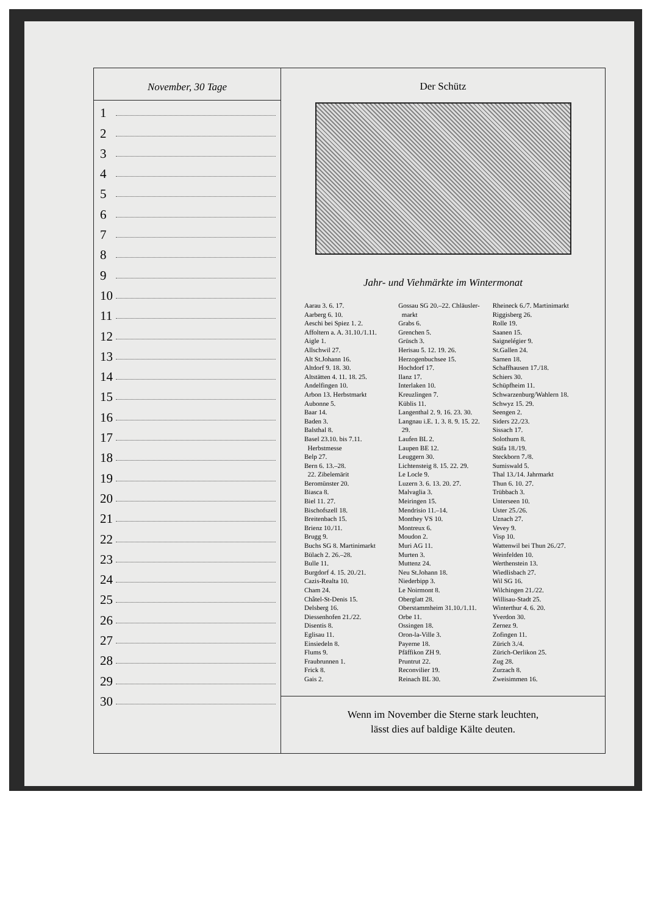November, 30 Tage
1
2
3
4
5
6
7
8
9
10
11
12
13
14
15
16
17
18
19
20
21
22
23
24
25
26
27
28
29
30
Der Schütz
Jahr- und Viehmärkte im Wintermonat
Aarau 3. 6. 17.
Aarberg 6. 10.
Aeschi bei Spiez 1. 2.
Affoltern a. A. 31.10./1.11.
Aigle 1.
Allschwil 27.
Alt St.Johann 16.
Altdorf 9. 18. 30.
Altstätten 4. 11. 18. 25.
Andelfingen 10.
Arbon 13. Herbstmarkt
Aubonne 5.
Baar 14.
Baden 3.
Balsthal 8.
Basel 23.10. bis 7.11.
Herbstmesse
Belp 27.
Bern 6. 13.–28.
22. Zibelemärit
Beromünster 20.
Biasca 8.
Biel 11. 27.
Bischofszell 18.
Breitenbach 15.
Brienz 10./11.
Brugg 9.
Buchs SG 8. Martinimarkt
Bülach 2. 26.–28.
Bulle 11.
Burgdorf 4. 15. 20./21.
Cazis-Realta 10.
Cham 24.
Châtel-St-Denis 15.
Delsberg 16.
Diessenhofen 21./22.
Disentis 8.
Eglisau 11.
Einsiedeln 8.
Flums 9.
Fraubrunnen 1.
Frick 8.
Gais 2.
Gossau SG 20.–22. Chläusler-
markt
Grabs 6.
Grenchen 5.
Grüsch 3.
Herisau 5. 12. 19. 26.
Herzogenbuchsee 15.
Hochdorf 17.
Ilanz 17.
Interlaken 10.
Kreuzlingen 7.
Küblis 11.
Langenthal 2. 9. 16. 23. 30.
Langnau i.E. 1. 3. 8. 9. 15. 22.
29.
Laufen BL 2.
Laupen BE 12.
Leuggern 30.
Lichtensteig 8. 15. 22. 29.
Le Locle 9.
Luzern 3. 6. 13. 20. 27.
Malvaglia 3.
Meiringen 15.
Mendrisio 11.–14.
Monthey VS 10.
Montreux 6.
Moudon 2.
Muri AG 11.
Murten 3.
Muttenz 24.
Neu St.Johann 18.
Niederbipp 3.
Le Noirmont 8.
Oberglatt 28.
Oberstammheim 31.10./1.11.
Orbe 11.
Ossingen 18.
Oron-la-Ville 3.
Payerne 18.
Pfäffikon ZH 9.
Pruntrut 22.
Reconvilier 19.
Reinach BL 30.
Rheineck 6./7. Martinimarkt
Riggisberg 26.
Rolle 19.
Saanen 15.
Saignelégier 9.
St.Gallen 24.
Sarnen 18.
Schaffhausen 17./18.
Schiers 30.
Schüpfheim 11.
Schwarzenburg/Wahlern 18.
Schwyz 15. 29.
Seengen 2.
Siders 22./23.
Sissach 17.
Solothurn 8.
Stäfa 18./19.
Steckborn 7./8.
Sumiswald 5.
Thal 13./14. Jahrmarkt
Thun 6. 10. 27.
Trübbach 3.
Unterseen 10.
Uster 25./26.
Uznach 27.
Vevey 9.
Visp 10.
Wattenwil bei Thun 26./27.
Weinfelden 10.
Werthenstein 13.
Wiedlisbach 27.
Wil SG 16.
Wilchingen 21./22.
Willisau-Stadt 25.
Winterthur 4. 6. 20.
Yverdon 30.
Zernez 9.
Zofingen 11.
Zürich 3./4.
Zürich-Oerlikon 25.
Zug 28.
Zurzach 8.
Zweisimmen 16.
Wenn im November die Sterne stark leuchten,
lässt dies auf baldige Kälte deuten.